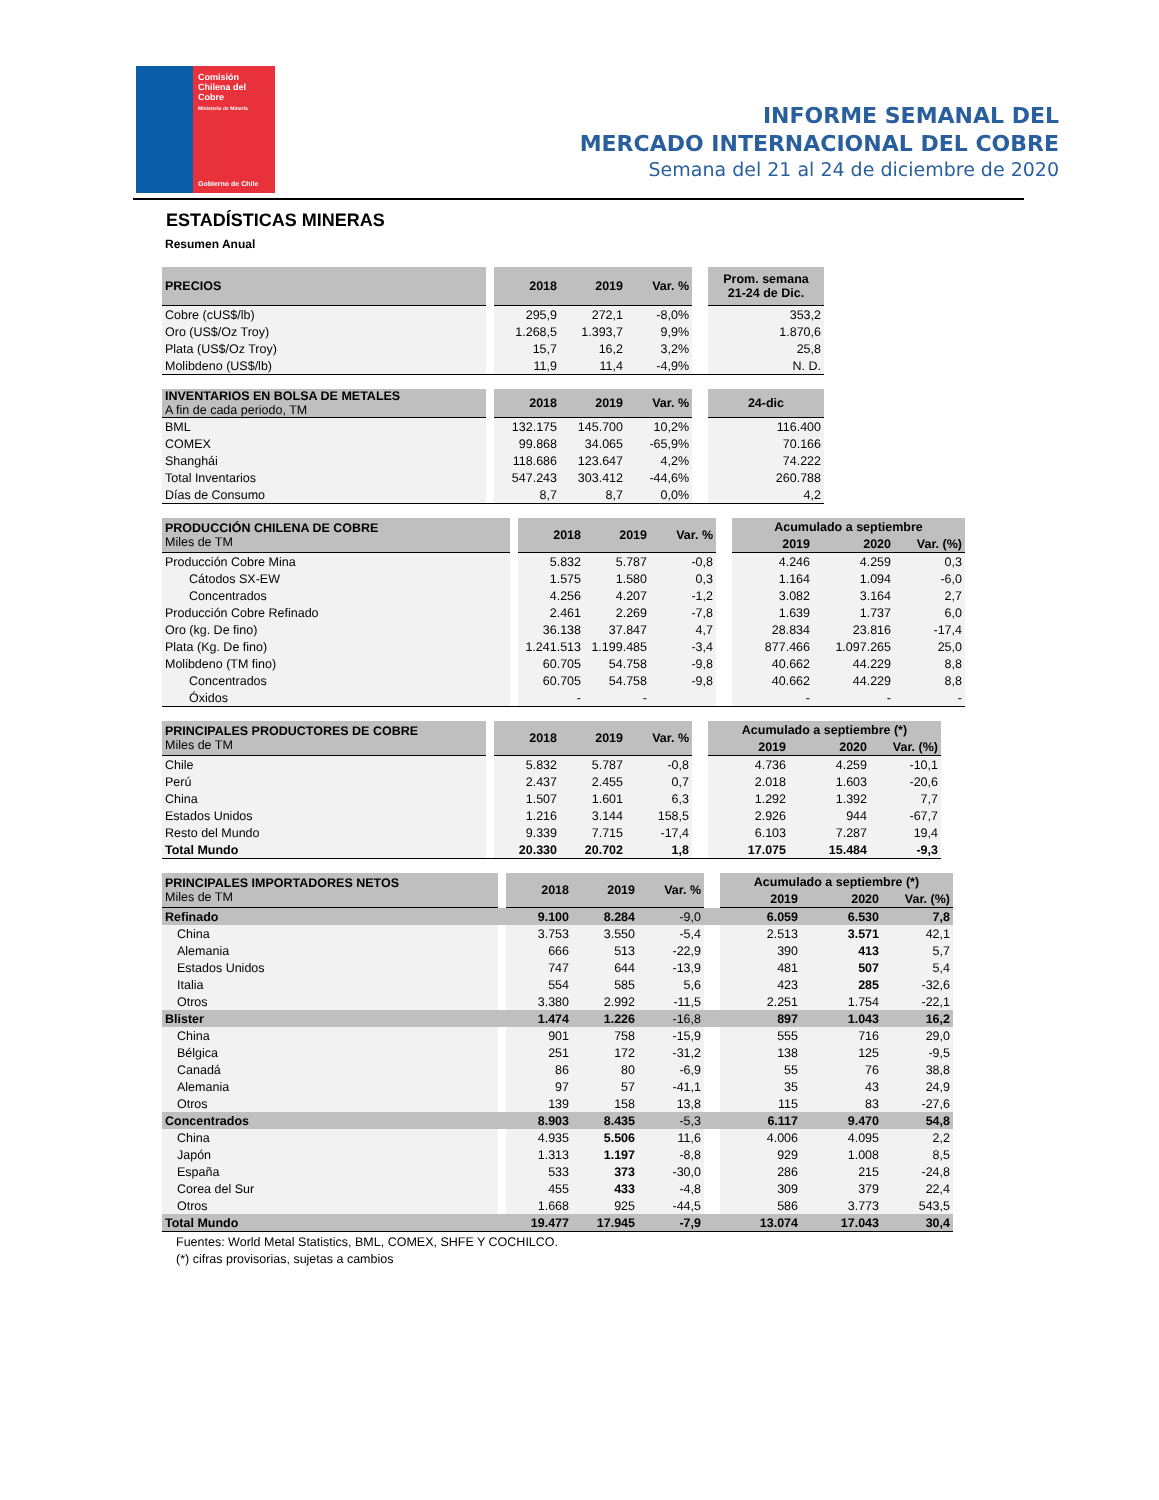Comisión
Chilena del
Cobre
Ministerio de Minería
Gobierno de Chile
INFORME SEMANAL DEL
MERCADO INTERNACIONAL DEL COBRE
Semana del 21 al 24 de diciembre de 2020
ESTADÍSTICAS MINERAS
Resumen Anual
| PRECIOS | | 2018 | 2019 | Var. % | | Prom. semana 21-24 de Dic. |
| Cobre (cUS$/lb) | | 295,9 | 272,1 | -8,0% | | 353,2 |
| Oro (US$/Oz Troy) | | 1.268,5 | 1.393,7 | 9,9% | | 1.870,6 |
| Plata (US$/Oz Troy) | | 15,7 | 16,2 | 3,2% | | 25,8 |
| Molibdeno (US$/lb) | | 11,9 | 11,4 | -4,9% | | N. D. |
| INVENTARIOS EN BOLSA DE METALES A fin de cada periodo, TM | | 2018 | 2019 | Var. % | | 24-dic |
| BML | | 132.175 | 145.700 | 10,2% | | 116.400 |
| COMEX | | 99.868 | 34.065 | -65,9% | | 70.166 |
| Shanghái | | 118.686 | 123.647 | 4,2% | | 74.222 |
| Total Inventarios | | 547.243 | 303.412 | -44,6% | | 260.788 |
| Días de Consumo | | 8,7 | 8,7 | 0,0% | | 4,2 |
| PRODUCCIÓN CHILENA DE COBRE Miles de TM | | 2018 | 2019 | Var. % | | Acumulado a septiembre | | |
| | | | | | | 2019 | 2020 | Var. (%) |
| Producción Cobre Mina | | 5.832 | 5.787 | -0,8 | | 4.246 | 4.259 | 0,3 |
| Cátodos SX-EW | | 1.575 | 1.580 | 0,3 | | 1.164 | 1.094 | -6,0 |
| Concentrados | | 4.256 | 4.207 | -1,2 | | 3.082 | 3.164 | 2,7 |
| Producción Cobre Refinado | | 2.461 | 2.269 | -7,8 | | 1.639 | 1.737 | 6,0 |
| Oro (kg. De fino) | | 36.138 | 37.847 | 4,7 | | 28.834 | 23.816 | -17,4 |
| Plata (Kg. De fino) | | 1.241.513 | 1.199.485 | -3,4 | | 877.466 | 1.097.265 | 25,0 |
| Molibdeno (TM fino) | | 60.705 | 54.758 | -9,8 | | 40.662 | 44.229 | 8,8 |
| Concentrados | | 60.705 | 54.758 | -9,8 | | 40.662 | 44.229 | 8,8 |
| Óxidos | | - | - | | | - | - | - |
| PRINCIPALES PRODUCTORES DE COBRE Miles de TM | | 2018 | 2019 | Var. % | | Acumulado a septiembre (*) | | |
| | | | | | | 2019 | 2020 | Var. (%) |
| Chile | | 5.832 | 5.787 | -0,8 | | 4.736 | 4.259 | -10,1 |
| Perú | | 2.437 | 2.455 | 0,7 | | 2.018 | 1.603 | -20,6 |
| China | | 1.507 | 1.601 | 6,3 | | 1.292 | 1.392 | 7,7 |
| Estados Unidos | | 1.216 | 3.144 | 158,5 | | 2.926 | 944 | -67,7 |
| Resto del Mundo | | 9.339 | 7.715 | -17,4 | | 6.103 | 7.287 | 19,4 |
| Total Mundo | | 20.330 | 20.702 | 1,8 | | 17.075 | 15.484 | -9,3 |
| PRINCIPALES IMPORTADORES NETOS Miles de TM | | 2018 | 2019 | Var. % | | Acumulado a septiembre (*) | | |
| | | | | | | 2019 | 2020 | Var. (%) |
| Refinado | | 9.100 | 8.284 | -9,0 | | 6.059 | 6.530 | 7,8 |
| China | | 3.753 | 3.550 | -5,4 | | 2.513 | 3.571 | 42,1 |
| Alemania | | 666 | 513 | -22,9 | | 390 | 413 | 5,7 |
| Estados Unidos | | 747 | 644 | -13,9 | | 481 | 507 | 5,4 |
| Italia | | 554 | 585 | 5,6 | | 423 | 285 | -32,6 |
| Otros | | 3.380 | 2.992 | -11,5 | | 2.251 | 1.754 | -22,1 |
| Blister | | 1.474 | 1.226 | -16,8 | | 897 | 1.043 | 16,2 |
| China | | 901 | 758 | -15,9 | | 555 | 716 | 29,0 |
| Bélgica | | 251 | 172 | -31,2 | | 138 | 125 | -9,5 |
| Canadá | | 86 | 80 | -6,9 | | 55 | 76 | 38,8 |
| Alemania | | 97 | 57 | -41,1 | | 35 | 43 | 24,9 |
| Otros | | 139 | 158 | 13,8 | | 115 | 83 | -27,6 |
| Concentrados | | 8.903 | 8.435 | -5,3 | | 6.117 | 9.470 | 54,8 |
| China | | 4.935 | 5.506 | 11,6 | | 4.006 | 4.095 | 2,2 |
| Japón | | 1.313 | 1.197 | -8,8 | | 929 | 1.008 | 8,5 |
| España | | 533 | 373 | -30,0 | | 286 | 215 | -24,8 |
| Corea del Sur | | 455 | 433 | -4,8 | | 309 | 379 | 22,4 |
| Otros | | 1.668 | 925 | -44,5 | | 586 | 3.773 | 543,5 |
| Total Mundo | | 19.477 | 17.945 | -7,9 | | 13.074 | 17.043 | 30,4 |
Fuentes: World Metal Statistics, BML, COMEX, SHFE Y COCHILCO.
(*) cifras provisorias, sujetas a cambios